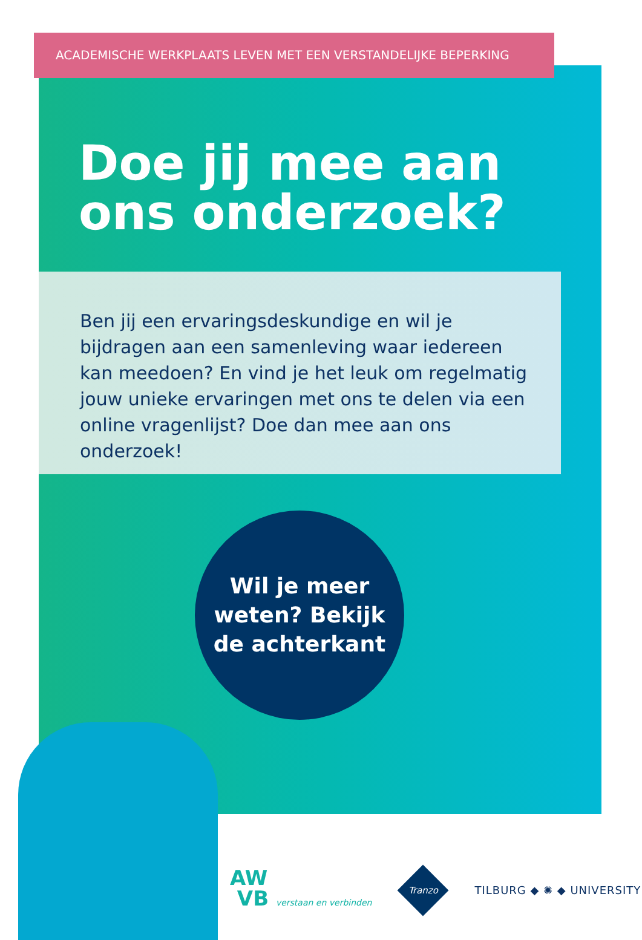ACADEMISCHE WERKPLAATS LEVEN MET EEN VERSTANDELIJKE BEPERKING
Doe jij mee aan
ons onderzoek?
Ben jij een ervaringsdeskundige en wil je bijdragen aan een samenleving waar iedereen kan meedoen? En vind je het leuk om regelmatig jouw unieke ervaringen met ons te delen via een online vragenlijst? Doe dan mee aan ons onderzoek!
Wil je meer
weten? Bekijk
de achterkant
AW
VB verstaan en verbinden
Tranzo
TILBURG ◆ ✺ ◆ UNIVERSITY